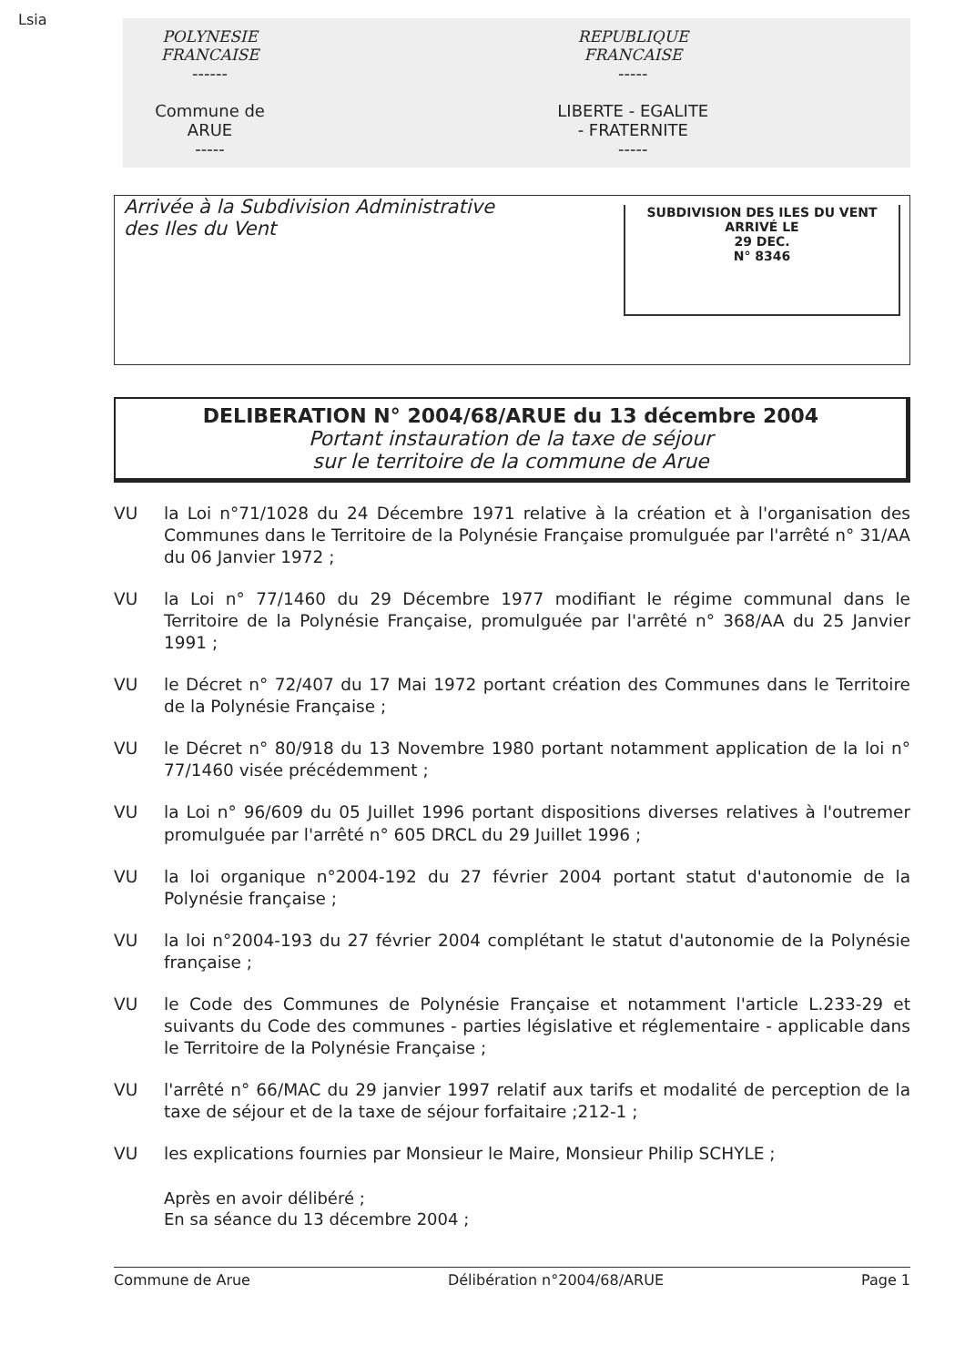Lsia
POLYNESIE FRANCAISE
------
Commune de ARUE
-----
REPUBLIQUE FRANCAISE
-----
LIBERTE - EGALITE - FRATERNITE
-----
Arrivée à la Subdivision Administrative
des Iles du Vent
SUBDIVISION DES ILES DU VENT
ARRIVÉ LE
29 DEC.
N° 8346
DELIBERATION N° 2004/68/ARUE du 13 décembre 2004
Portant instauration de la taxe de séjour
sur le territoire de la commune de Arue
VU la Loi n°71/1028 du 24 Décembre 1971 relative à la création et à l'organisation des Communes dans le Territoire de la Polynésie Française promulguée par l'arrêté n° 31/AA du 06 Janvier 1972 ;
VU la Loi n° 77/1460 du 29 Décembre 1977 modifiant le régime communal dans le Territoire de la Polynésie Française, promulguée par l'arrêté n° 368/AA du 25 Janvier 1991 ;
VU le Décret n° 72/407 du 17 Mai 1972 portant création des Communes dans le Territoire de la Polynésie Française ;
VU le Décret n° 80/918 du 13 Novembre 1980 portant notamment application de la loi n° 77/1460 visée précédemment ;
VU la Loi n° 96/609 du 05 Juillet 1996 portant dispositions diverses relatives à l'outremer promulguée par l'arrêté n° 605 DRCL du 29 Juillet 1996 ;
VU la loi organique n°2004-192 du 27 février 2004 portant statut d'autonomie de la Polynésie française ;
VU la loi n°2004-193 du 27 février 2004 complétant le statut d'autonomie de la Polynésie française ;
VU le Code des Communes de Polynésie Française et notamment l'article L.233-29 et suivants du Code des communes - parties législative et réglementaire - applicable dans le Territoire de la Polynésie Française ;
VU l'arrêté n° 66/MAC du 29 janvier 1997 relatif aux tarifs et modalité de perception de la taxe de séjour et de la taxe de séjour forfaitaire ;212-1 ;
VU les explications fournies par Monsieur le Maire, Monsieur Philip SCHYLE ;
Après en avoir délibéré ;
En sa séance du 13 décembre 2004 ;
Commune de Arue Délibération n°2004/68/ARUE Page 1